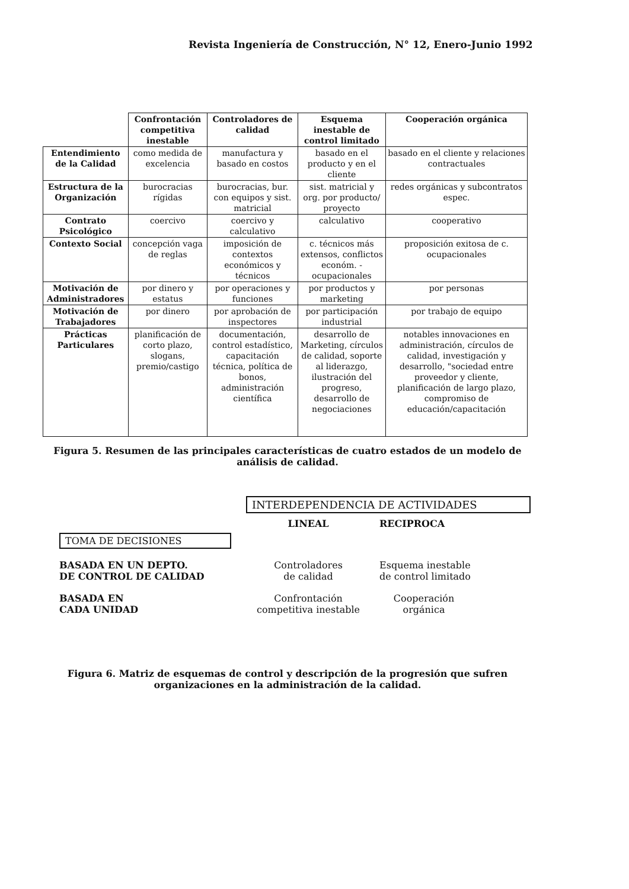Revista Ingeniería de Construcción, N° 12, Enero-Junio 1992
| | Confrontación competitiva inestable | Controladores de calidad | Esquema inestable de control limitado | Cooperación orgánica |
| --- | --- | --- | --- | --- |
| Entendimiento de la Calidad | como medida de excelencia | manufactura y basado en costos | basado en el producto y en el cliente | basado en el cliente y relaciones contractuales |
| Estructura de la Organización | burocracias rígidas | burocracias, bur. con equipos y sist. matricial | sist. matricial y org. por producto/ proyecto | redes orgánicas y subcontratos espec. |
| Contrato Psicológico | coercivo | coercivo y calculativo | calculativo | cooperativo |
| Contexto Social | concepción vaga de reglas | imposición de contextos económicos y técnicos | c. técnicos más extensos, conflictos económ. - ocupacionales | proposición exitosa de c. ocupacionales |
| Motivación de Administradores | por dinero y estatus | por operaciones y funciones | por productos y marketing | por personas |
| Motivación de Trabajadores | por dinero | por aprobación de inspectores | por participación industrial | por trabajo de equipo |
| Prácticas Particulares | planificación de corto plazo, slogans, premio/castigo | documentación, control estadístico, capacitación técnica, política de bonos, administración científica | desarrollo de Marketing, círculos de calidad, soporte al liderazgo, ilustración del progreso, desarrollo de negociaciones | notables innovaciones en administración, círculos de calidad, investigación y desarrollo, "sociedad entre proveedor y cliente, planificación de largo plazo, compromiso de educación/capacitación |
Figura 5. Resumen de las principales características de cuatro estados de un modelo de análisis de calidad.
INTERDEPENDENCIA DE ACTIVIDADES
TOMA DE DECISIONES
LINEAL
RECIPROCA
BASADA EN UN DEPTO.
DE CONTROL DE CALIDAD
Controladores
de calidad
Esquema inestable
de control limitado
BASADA EN
CADA UNIDAD
Confrontación
competitiva inestable
Cooperación orgánica
Figura 6. Matriz de esquemas de control y descripción de la progresión que sufren organizaciones en la administración de la calidad.